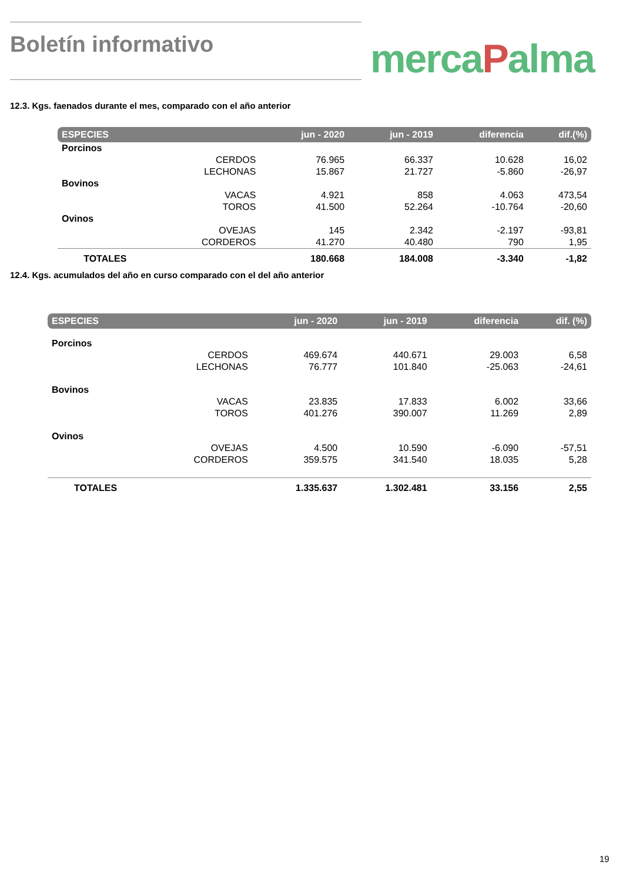Boletín informativo
mercaPalma
12.3. Kgs. faenados durante el mes, comparado con el año anterior
| ESPECIES | | jun - 2020 | jun - 2019 | diferencia | dif.(%) |
| --- | --- | --- | --- | --- | --- |
| Porcinos | | | | | |
| | CERDOS | 76.965 | 66.337 | 10.628 | 16,02 |
| | LECHONAS | 15.867 | 21.727 | -5.860 | -26,97 |
| Bovinos | | | | | |
| | VACAS | 4.921 | 858 | 4.063 | 473,54 |
| | TOROS | 41.500 | 52.264 | -10.764 | -20,60 |
| Ovinos | | | | | |
| | OVEJAS | 145 | 2.342 | -2.197 | -93,81 |
| | CORDEROS | 41.270 | 40.480 | 790 | 1,95 |
| TOTALES | | 180.668 | 184.008 | -3.340 | -1,82 |
12.4. Kgs. acumulados del año en curso comparado con el del año anterior
| ESPECIES | | jun - 2020 | jun - 2019 | diferencia | dif. (%) |
| --- | --- | --- | --- | --- | --- |
| Porcinos | | | | | |
| | CERDOS | 469.674 | 440.671 | 29.003 | 6,58 |
| | LECHONAS | 76.777 | 101.840 | -25.063 | -24,61 |
| Bovinos | | | | | |
| | VACAS | 23.835 | 17.833 | 6.002 | 33,66 |
| | TOROS | 401.276 | 390.007 | 11.269 | 2,89 |
| Ovinos | | | | | |
| | OVEJAS | 4.500 | 10.590 | -6.090 | -57,51 |
| | CORDEROS | 359.575 | 341.540 | 18.035 | 5,28 |
| TOTALES | | 1.335.637 | 1.302.481 | 33.156 | 2,55 |
19